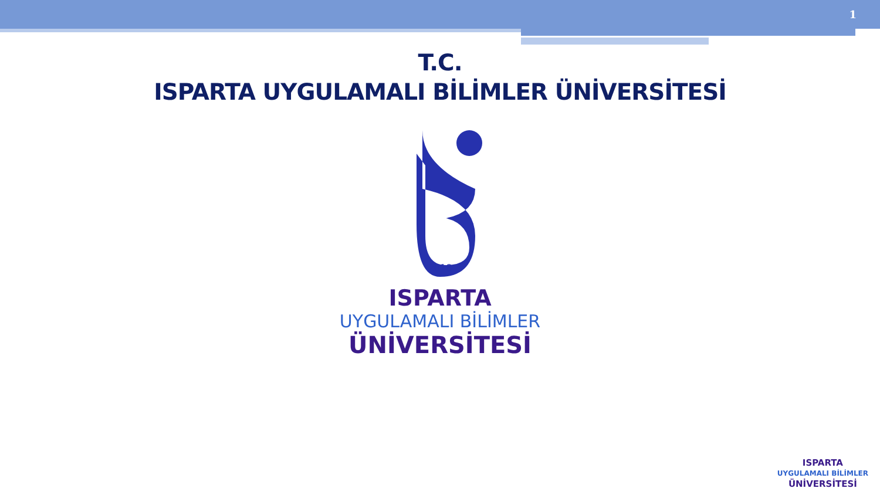1
T.C.
ISPARTA UYGULAMALI BİLİMLER ÜNİVERSİTESİ
2018
ISPARTA
UYGULAMALI BİLİMLER
ÜNİVERSİTESİ
ISPARTA
UYGULAMALI BİLİMLER
ÜNİVERSİTESİ